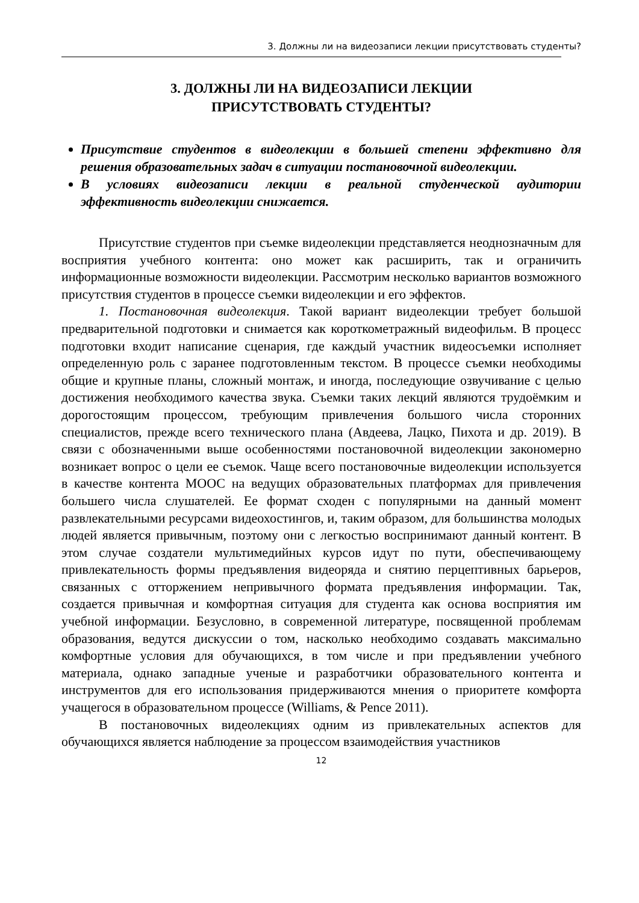3. Должны ли на видеозаписи лекции присутствовать студенты?
3. ДОЛЖНЫ ЛИ НА ВИДЕОЗАПИСИ ЛЕКЦИИ
ПРИСУТСТВОВАТЬ СТУДЕНТЫ?
Присутствие студентов в видеолекции в большей степени эффективно для решения образовательных задач в ситуации постановочной видеолекции.
В условиях видеозаписи лекции в реальной студенческой аудитории эффективность видеолекции снижается.
Присутствие студентов при съемке видеолекции представляется неоднозначным для восприятия учебного контента: оно может как расширить, так и ограничить информационные возможности видеолекции. Рассмотрим несколько вариантов возможного присутствия студентов в процессе съемки видеолекции и его эффектов.
1. Постановочная видеолекция. Такой вариант видеолекции требует большой предварительной подготовки и снимается как короткометражный видеофильм. В процесс подготовки входит написание сценария, где каждый участник видеосъемки исполняет определенную роль с заранее подготовленным текстом. В процессе съемки необходимы общие и крупные планы, сложный монтаж, и иногда, последующие озвучивание с целью достижения необходимого качества звука. Съемки таких лекций являются трудоёмким и дорогостоящим процессом, требующим привлечения большого числа сторонних специалистов, прежде всего технического плана (Авдеева, Лацко, Пихота и др. 2019). В связи с обозначенными выше особенностями постановочной видеолекции закономерно возникает вопрос о цели ее съемок. Чаще всего постановочные видеолекции используется в качестве контента МООС на ведущих образовательных платформах для привлечения большего числа слушателей. Ее формат сходен с популярными на данный момент развлекательными ресурсами видеохостингов, и, таким образом, для большинства молодых людей является привычным, поэтому они с легкостью воспринимают данный контент. В этом случае создатели мультимедийных курсов идут по пути, обеспечивающему привлекательность формы предъявления видеоряда и снятию перцептивных барьеров, связанных с отторжением непривычного формата предъявления информации. Так, создается привычная и комфортная ситуация для студента как основа восприятия им учебной информации. Безусловно, в современной литературе, посвященной проблемам образования, ведутся дискуссии о том, насколько необходимо создавать максимально комфортные условия для обучающихся, в том числе и при предъявлении учебного материала, однако западные ученые и разработчики образовательного контента и инструментов для его использования придерживаются мнения о приоритете комфорта учащегося в образовательном процессе (Williams, & Pence 2011).
В постановочных видеолекциях одним из привлекательных аспектов для обучающихся является наблюдение за процессом взаимодействия участников
12